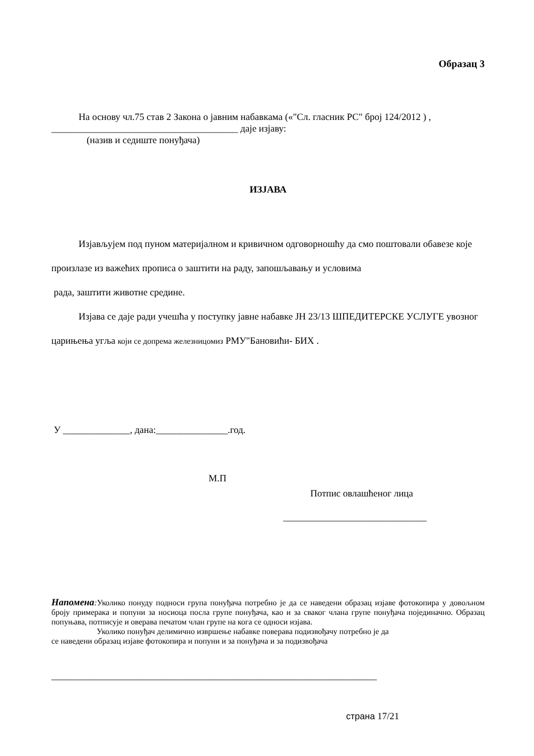Образац 3
На основу чл.75 став 2 Закона о јавним набавкама («"Сл. гласник РС" број 124/2012 ) ,
_______________________________________ даје изјаву:
(назив и седиште понуђача)
ИЗЈАВА
Изјављујем под пуном материјалном и кривичном одговорношћу да смо поштовали обавезе које произлазе из важећих прописа о заштити на раду, запошљавању и условима
рада, заштити животне средине.
Изјава се даје ради учешћа у поступку јавне набавке ЈН 23/13 ШПЕДИТЕРСКЕ УСЛУГЕ увозног царињења угља који се допрема железницомиз РМУ"Бановићи- БИХ .
У ______________, дана:_______________.год.
М.П
Потпис овлашћеног лица
______________________________
Напомена: Уколико понуду подноси група понуђача потребно је да се наведени образац изјаве фотокопира у довољном броју примерака и попуни за носиоца посла групе понуђача, као и за сваког члана групе понуђача појединачно. Образац попуњава, потписује и оверава печатом члан групе на кога се односи изјава.
Уколико понуђач делимично извршење набавке поверава подизвођачу потребно је да
се наведени образац изјаве фотокопира и попуни и за понуђача и за подизвођача
____________________________________________________________________
страна 17/21